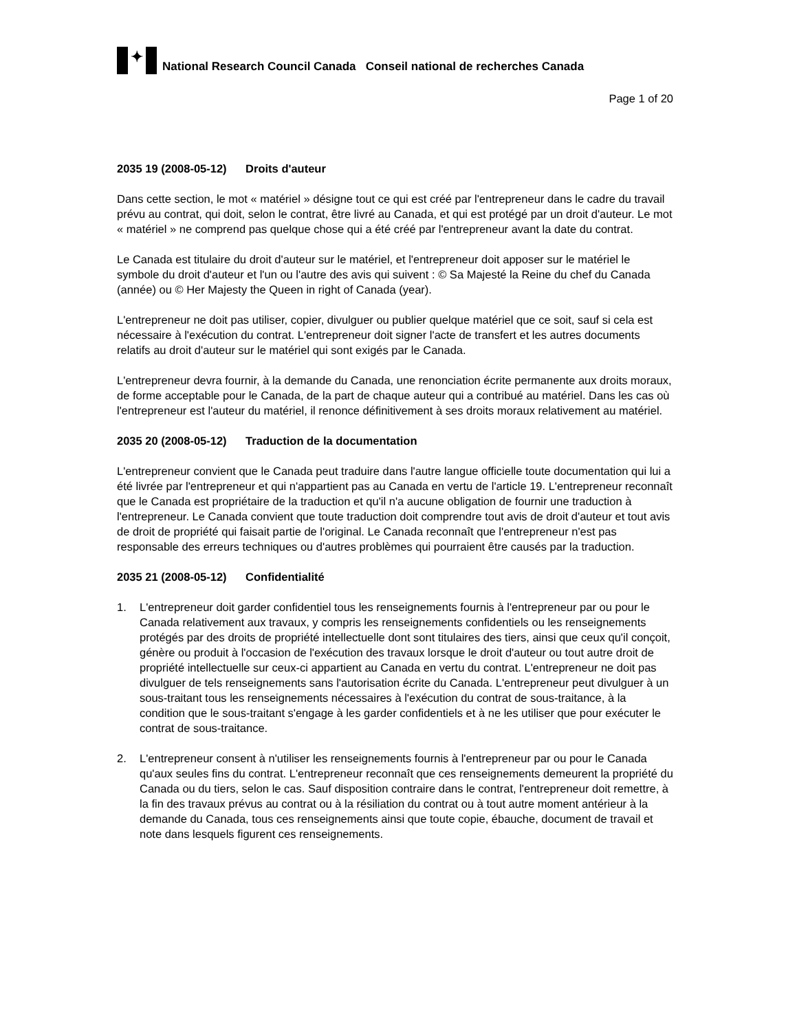✦
National Research Council Canada Conseil national de recherches Canada
Page 1 of 20
2035 19 (2008-05-12) Droits d'auteur
Dans cette section, le mot « matériel » désigne tout ce qui est créé par l'entrepreneur dans le cadre du travail prévu au contrat, qui doit, selon le contrat, être livré au Canada, et qui est protégé par un droit d'auteur. Le mot « matériel » ne comprend pas quelque chose qui a été créé par l'entrepreneur avant la date du contrat.
Le Canada est titulaire du droit d'auteur sur le matériel, et l'entrepreneur doit apposer sur le matériel le symbole du droit d'auteur et l'un ou l'autre des avis qui suivent : © Sa Majesté la Reine du chef du Canada (année) ou © Her Majesty the Queen in right of Canada (year).
L'entrepreneur ne doit pas utiliser, copier, divulguer ou publier quelque matériel que ce soit, sauf si cela est nécessaire à l'exécution du contrat. L'entrepreneur doit signer l'acte de transfert et les autres documents relatifs au droit d'auteur sur le matériel qui sont exigés par le Canada.
L'entrepreneur devra fournir, à la demande du Canada, une renonciation écrite permanente aux droits moraux, de forme acceptable pour le Canada, de la part de chaque auteur qui a contribué au matériel. Dans les cas où l'entrepreneur est l'auteur du matériel, il renonce définitivement à ses droits moraux relativement au matériel.
2035 20 (2008-05-12) Traduction de la documentation
L'entrepreneur convient que le Canada peut traduire dans l'autre langue officielle toute documentation qui lui a été livrée par l'entrepreneur et qui n'appartient pas au Canada en vertu de l'article 19. L'entrepreneur reconnaît que le Canada est propriétaire de la traduction et qu'il n'a aucune obligation de fournir une traduction à l'entrepreneur. Le Canada convient que toute traduction doit comprendre tout avis de droit d'auteur et tout avis de droit de propriété qui faisait partie de l'original. Le Canada reconnaît que l'entrepreneur n'est pas responsable des erreurs techniques ou d'autres problèmes qui pourraient être causés par la traduction.
2035 21 (2008-05-12) Confidentialité
1. L'entrepreneur doit garder confidentiel tous les renseignements fournis à l'entrepreneur par ou pour le Canada relativement aux travaux, y compris les renseignements confidentiels ou les renseignements protégés par des droits de propriété intellectuelle dont sont titulaires des tiers, ainsi que ceux qu'il conçoit, génère ou produit à l'occasion de l'exécution des travaux lorsque le droit d'auteur ou tout autre droit de propriété intellectuelle sur ceux-ci appartient au Canada en vertu du contrat. L'entrepreneur ne doit pas divulguer de tels renseignements sans l'autorisation écrite du Canada. L'entrepreneur peut divulguer à un sous-traitant tous les renseignements nécessaires à l'exécution du contrat de sous-traitance, à la condition que le sous-traitant s'engage à les garder confidentiels et à ne les utiliser que pour exécuter le contrat de sous-traitance.
2. L'entrepreneur consent à n'utiliser les renseignements fournis à l'entrepreneur par ou pour le Canada qu'aux seules fins du contrat. L'entrepreneur reconnaît que ces renseignements demeurent la propriété du Canada ou du tiers, selon le cas. Sauf disposition contraire dans le contrat, l'entrepreneur doit remettre, à la fin des travaux prévus au contrat ou à la résiliation du contrat ou à tout autre moment antérieur à la demande du Canada, tous ces renseignements ainsi que toute copie, ébauche, document de travail et note dans lesquels figurent ces renseignements.